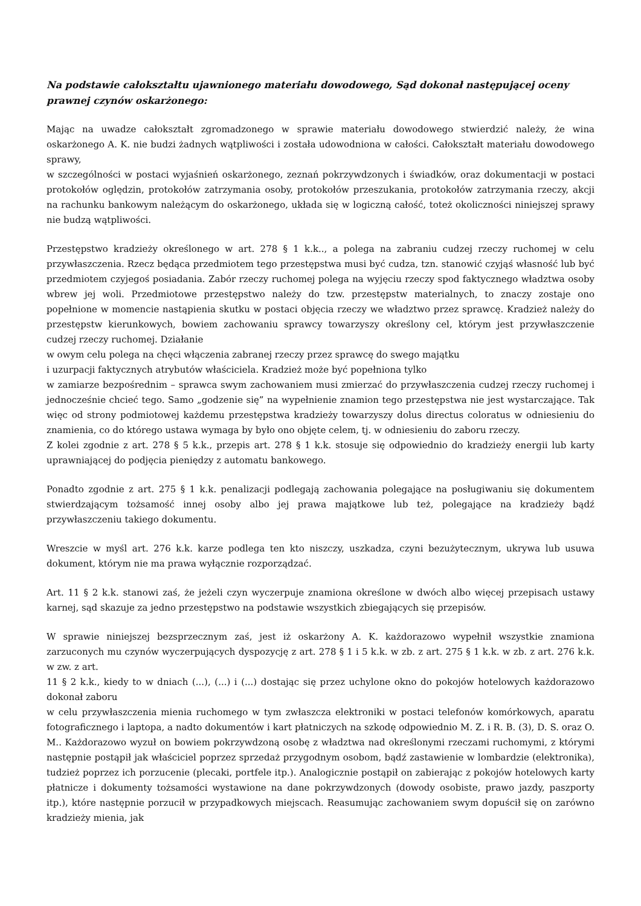Na podstawie całokształtu ujawnionego materiału dowodowego, Sąd dokonał następującej oceny prawnej czynów oskarżonego:
Mając na uwadze całokształt zgromadzonego w sprawie materiału dowodowego stwierdzić należy, że wina oskarżonego A. K. nie budzi żadnych wątpliwości i została udowodniona w całości. Całokształt materiału dowodowego sprawy,
w szczególności w postaci wyjaśnień oskarżonego, zeznań pokrzywdzonych i świadków, oraz dokumentacji w postaci protokołów oględzin, protokołów zatrzymania osoby, protokołów przeszukania, protokołów zatrzymania rzeczy, akcji na rachunku bankowym należącym do oskarżonego, układa się w logiczną całość, toteż okoliczności niniejszej sprawy nie budzą wątpliwości.
Przestępstwo kradzieży określonego w art. 278 § 1 k.k.., a polega na zabraniu cudzej rzeczy ruchomej w celu przywłaszczenia. Rzecz będąca przedmiotem tego przestępstwa musi być cudza, tzn. stanowić czyjąś własność lub być przedmiotem czyjegoś posiadania. Zabór rzeczy ruchomej polega na wyjęciu rzeczy spod faktycznego władztwa osoby wbrew jej woli. Przedmiotowe przestępstwo należy do tzw. przestępstw materialnych, to znaczy zostaje ono popełnione w momencie nastąpienia skutku w postaci objęcia rzeczy we władztwo przez sprawcę. Kradzież należy do przestępstw kierunkowych, bowiem zachowaniu sprawcy towarzyszy określony cel, którym jest przywłaszczenie cudzej rzeczy ruchomej. Działanie
w owym celu polega na chęci włączenia zabranej rzeczy przez sprawcę do swego majątku
i uzurpacji faktycznych atrybutów właściciela. Kradzież może być popełniona tylko
w zamiarze bezpośrednim – sprawca swym zachowaniem musi zmierzać do przywłaszczenia cudzej rzeczy ruchomej i jednocześnie chcieć tego. Samo „godzenie się” na wypełnienie znamion tego przestępstwa nie jest wystarczające. Tak więc od strony podmiotowej każdemu przestępstwa kradzieży towarzyszy dolus directus coloratus w odniesieniu do znamienia, co do którego ustawa wymaga by było ono objęte celem, tj. w odniesieniu do zaboru rzeczy.
Z kolei zgodnie z art. 278 § 5 k.k., przepis art. 278 § 1 k.k. stosuje się odpowiednio do kradzieży energii lub karty uprawniającej do podjęcia pieniędzy z automatu bankowego.
Ponadto zgodnie z art. 275 § 1 k.k. penalizacji podlegają zachowania polegające na posługiwaniu się dokumentem stwierdzającym tożsamość innej osoby albo jej prawa majątkowe lub też, polegające na kradzieży bądź przywłaszczeniu takiego dokumentu.
Wreszcie w myśl art. 276 k.k. karze podlega ten kto niszczy, uszkadza, czyni bezużytecznym, ukrywa lub usuwa dokument, którym nie ma prawa wyłącznie rozporządzać.
Art. 11 § 2 k.k. stanowi zaś, że jeżeli czyn wyczerpuje znamiona określone w dwóch albo więcej przepisach ustawy karnej, sąd skazuje za jedno przestępstwo na podstawie wszystkich zbiegających się przepisów.
W sprawie niniejszej bezsprzecznym zaś, jest iż oskarżony A. K. każdorazowo wypełnił wszystkie znamiona zarzuconych mu czynów wyczerpujących dyspozycję z art. 278 § 1 i 5 k.k. w zb. z art. 275 § 1 k.k. w zb. z art. 276 k.k. w zw. z art.
11 § 2 k.k., kiedy to w dniach (...), (...) i (...) dostając się przez uchylone okno do pokojów hotelowych każdorazowo dokonał zaboru
w celu przywłaszczenia mienia ruchomego w tym zwłaszcza elektroniki w postaci telefonów komórkowych, aparatu fotograficznego i laptopa, a nadto dokumentów i kart płatniczych na szkodę odpowiednio M. Z. i R. B. (3), D. S. oraz O. M.. Każdorazowo wyzuł on bowiem pokrzywdzoną osobę z władztwa nad określonymi rzeczami ruchomymi, z którymi następnie postąpił jak właściciel poprzez sprzedaż przygodnym osobom, bądź zastawienie w lombardzie (elektronika), tudzież poprzez ich porzucenie (plecaki, portfele itp.). Analogicznie postąpił on zabierając z pokojów hotelowych karty płatnicze i dokumenty tożsamości wystawione na dane pokrzywdzonych (dowody osobiste, prawo jazdy, paszporty itp.), które następnie porzucił w przypadkowych miejscach. Reasumując zachowaniem swym dopuścił się on zarówno kradzieży mienia, jak